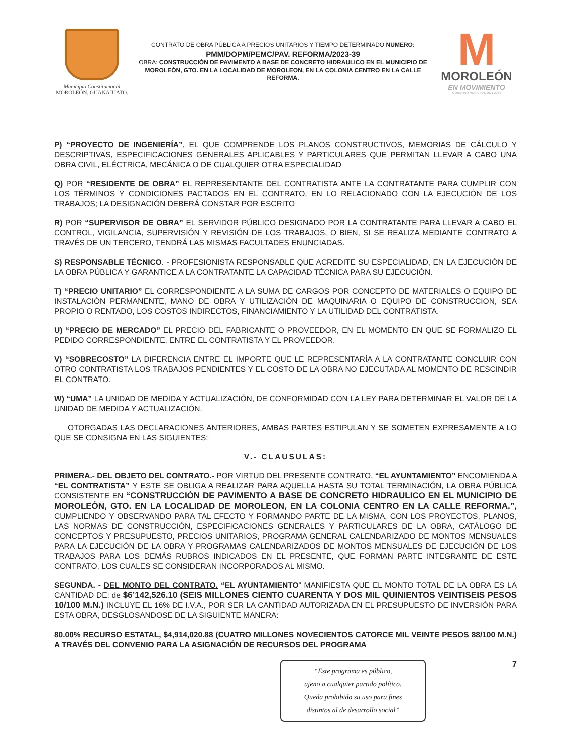Municipio Constitucional
MOROLEÓN, GUANAJUATO.
CONTRATO DE OBRA PÚBLICA A PRECIOS UNITARIOS Y TIEMPO DETERMINADO NUMERO:
PMM/DOPM/PEMC/PAV. REFORMA/2023-39
OBRA: CONSTRUCCIÓN DE PAVIMENTO A BASE DE CONCRETO HIDRAULICO EN EL MUNICIPIO DE MOROLEÓN, GTO. EN LA LOCALIDAD DE MOROLEON, EN LA COLONIA CENTRO EN LA CALLE REFORMA.
M
MOROLEÓN
EN MOVIMIENTO
GOBIERNO MUNICIPAL 2021-2024
P) “PROYECTO DE INGENIERÍA”, EL QUE COMPRENDE LOS PLANOS CONSTRUCTIVOS, MEMORIAS DE CÁLCULO Y DESCRIPTIVAS, ESPECIFICACIONES GENERALES APLICABLES Y PARTICULARES QUE PERMITAN LLEVAR A CABO UNA OBRA CIVIL, ELÉCTRICA, MECÁNICA O DE CUALQUIER OTRA ESPECIALIDAD
Q) POR “RESIDENTE DE OBRA” EL REPRESENTANTE DEL CONTRATISTA ANTE LA CONTRATANTE PARA CUMPLIR CON LOS TÉRMINOS Y CONDICIONES PACTADOS EN EL CONTRATO, EN LO RELACIONADO CON LA EJECUCIÓN DE LOS TRABAJOS; LA DESIGNACIÓN DEBERÁ CONSTAR POR ESCRITO
R) POR “SUPERVISOR DE OBRA” EL SERVIDOR PÚBLICO DESIGNADO POR LA CONTRATANTE PARA LLEVAR A CABO EL CONTROL, VIGILANCIA, SUPERVISIÓN Y REVISIÓN DE LOS TRABAJOS, O BIEN, SI SE REALIZA MEDIANTE CONTRATO A TRAVÉS DE UN TERCERO, TENDRÁ LAS MISMAS FACULTADES ENUNCIADAS.
S) RESPONSABLE TÉCNICO. - PROFESIONISTA RESPONSABLE QUE ACREDITE SU ESPECIALIDAD, EN LA EJECUCIÓN DE LA OBRA PÚBLICA Y GARANTICE A LA CONTRATANTE LA CAPACIDAD TÉCNICA PARA SU EJECUCIÓN.
T) “PRECIO UNITARIO” EL CORRESPONDIENTE A LA SUMA DE CARGOS POR CONCEPTO DE MATERIALES O EQUIPO DE INSTALACIÓN PERMANENTE, MANO DE OBRA Y UTILIZACIÓN DE MAQUINARIA O EQUIPO DE CONSTRUCCION, SEA PROPIO O RENTADO, LOS COSTOS INDIRECTOS, FINANCIAMIENTO Y LA UTILIDAD DEL CONTRATISTA.
U) “PRECIO DE MERCADO” EL PRECIO DEL FABRICANTE O PROVEEDOR, EN EL MOMENTO EN QUE SE FORMALIZO EL PEDIDO CORRESPONDIENTE, ENTRE EL CONTRATISTA Y EL PROVEEDOR.
V) “SOBRECOSTO” LA DIFERENCIA ENTRE EL IMPORTE QUE LE REPRESENTARÍA A LA CONTRATANTE CONCLUIR CON OTRO CONTRATISTA LOS TRABAJOS PENDIENTES Y EL COSTO DE LA OBRA NO EJECUTADA AL MOMENTO DE RESCINDIR EL CONTRATO.
W) “UMA” LA UNIDAD DE MEDIDA Y ACTUALIZACIÓN, DE CONFORMIDAD CON LA LEY PARA DETERMINAR EL VALOR DE LA UNIDAD DE MEDIDA Y ACTUALIZACIÓN.
OTORGADAS LAS DECLARACIONES ANTERIORES, AMBAS PARTES ESTIPULAN Y SE SOMETEN EXPRESAMENTE A LO QUE SE CONSIGNA EN LAS SIGUIENTES:
V.- CLAUSULAS:
PRIMERA.- DEL OBJETO DEL CONTRATO.- POR VIRTUD DEL PRESENTE CONTRATO, “EL AYUNTAMIENTO” ENCOMIENDA A “EL CONTRATISTA” Y ESTE SE OBLIGA A REALIZAR PARA AQUELLA HASTA SU TOTAL TERMINACIÓN, LA OBRA PÚBLICA CONSISTENTE EN “CONSTRUCCIÓN DE PAVIMENTO A BASE DE CONCRETO HIDRAULICO EN EL MUNICIPIO DE MOROLEÓN, GTO. EN LA LOCALIDAD DE MOROLEON, EN LA COLONIA CENTRO EN LA CALLE REFORMA.”, CUMPLIENDO Y OBSERVANDO PARA TAL EFECTO Y FORMANDO PARTE DE LA MISMA, CON LOS PROYECTOS, PLANOS, LAS NORMAS DE CONSTRUCCIÓN, ESPECIFICACIONES GENERALES Y PARTICULARES DE LA OBRA, CATÁLOGO DE CONCEPTOS Y PRESUPUESTO, PRECIOS UNITARIOS, PROGRAMA GENERAL CALENDARIZADO DE MONTOS MENSUALES PARA LA EJECUCIÓN DE LA OBRA Y PROGRAMAS CALENDARIZADOS DE MONTOS MENSUALES DE EJECUCIÓN DE LOS TRABAJOS PARA LOS DEMÁS RUBROS INDICADOS EN EL PRESENTE, QUE FORMAN PARTE INTEGRANTE DE ESTE CONTRATO, LOS CUALES SE CONSIDERAN INCORPORADOS AL MISMO.
SEGUNDA. - DEL MONTO DEL CONTRATO. “EL AYUNTAMIENTO” MANIFIESTA QUE EL MONTO TOTAL DE LA OBRA ES LA CANTIDAD DE: de $6’142,526.10 (SEIS MILLONES CIENTO CUARENTA Y DOS MIL QUINIENTOS VEINTISEIS PESOS 10/100 M.N.) INCLUYE EL 16% DE I.V.A., POR SER LA CANTIDAD AUTORIZADA EN EL PRESUPUESTO DE INVERSIÓN PARA ESTA OBRA, DESGLOSANDOSE DE LA SIGUIENTE MANERA:
80.00% RECURSO ESTATAL, $4,914,020.88 (CUATRO MILLONES NOVECIENTOS CATORCE MIL VEINTE PESOS 88/100 M.N.) A TRAVÉS DEL CONVENIO PARA LA ASIGNACIÓN DE RECURSOS DEL PROGRAMA
“Este programa es público,
ajeno a cualquier partido político.
Queda prohibido su uso para fines
distintos al de desarrollo social”
7